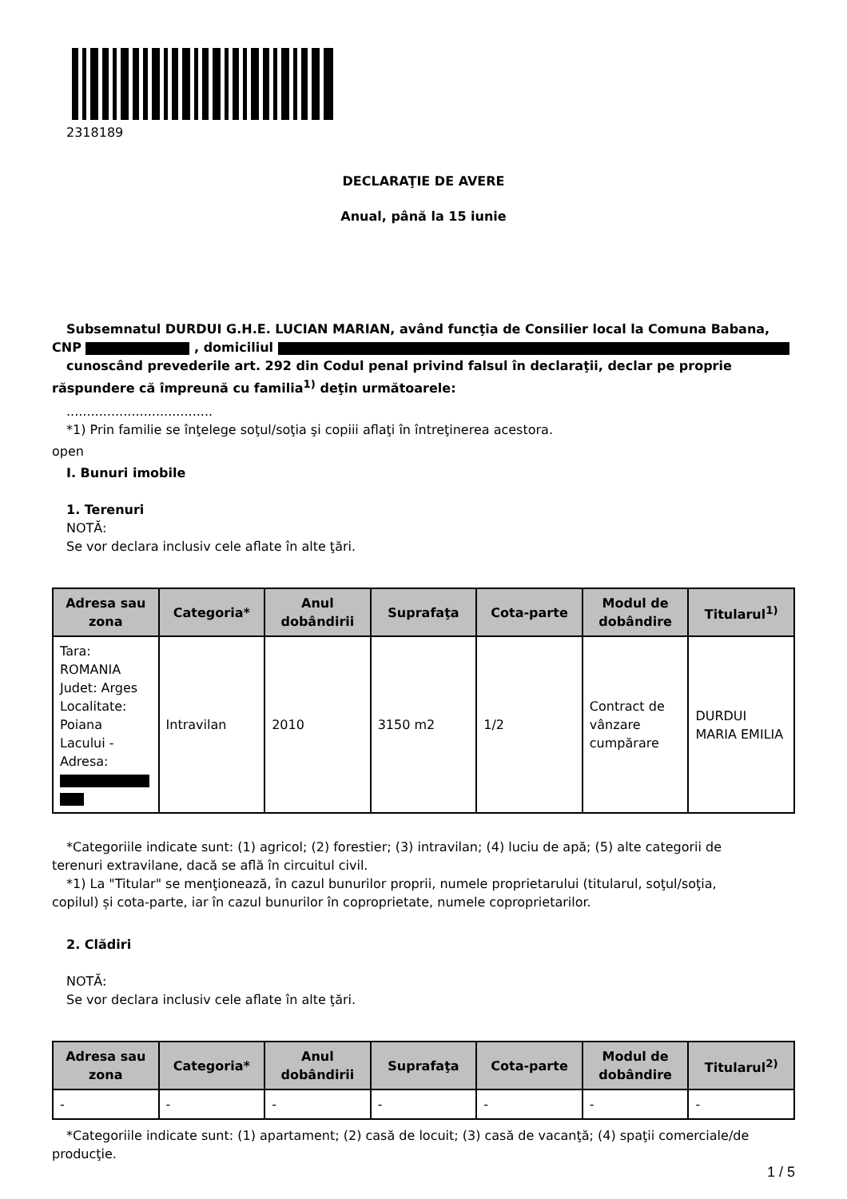2318189
DECLARAŢIE DE AVERE
Anual, până la 15 iunie
Subsemnatul DURDUI G.H.E. LUCIAN MARIAN, având funcţia de Consilier local la Comuna Babana,
CNP , domiciliul
cunoscând prevederile art. 292 din Codul penal privind falsul în declaraţii, declar pe proprie
răspundere că împreună cu familia<sup>1)</sup> deţin următoarele:
....................................
*1) Prin familie se înţelege soţul/soţia şi copiii aflaţi în întreţinerea acestora.
open
I. Bunuri imobile
1. Terenuri
NOTĂ:
Se vor declara inclusiv cele aflate în alte ţări.
| Adresa sau zona | Categoria* | Anul dobândirii | Suprafaţa | Cota-parte | Modul de dobândire | Titularul<sup>1)</sup> |
| --- | --- | --- | --- | --- | --- | --- |
| Tara: ROMANIA Judet: Arges Localitate: Poiana Lacului - Adresa: | Intravilan | 2010 | 3150 m2 | 1/2 | Contract de vânzare cumpărare | DURDUI MARIA EMILIA |
*Categoriile indicate sunt: (1) agricol; (2) forestier; (3) intravilan; (4) luciu de apă; (5) alte categorii de
terenuri extravilane, dacă se află în circuitul civil.
*1) La "Titular" se menţionează, în cazul bunurilor proprii, numele proprietarului (titularul, soţul/soţia,
copilul) și cota-parte, iar în cazul bunurilor în coproprietate, numele coproprietarilor.
2. Clădiri
NOTĂ:
Se vor declara inclusiv cele aflate în alte ţări.
| Adresa sau zona | Categoria* | Anul dobândirii | Suprafaţa | Cota-parte | Modul de dobândire | Titularul<sup>2)</sup> |
| --- | --- | --- | --- | --- | --- | --- |
| - | - | - | - | - | - | - |
*Categoriile indicate sunt: (1) apartament; (2) casă de locuit; (3) casă de vacanţă; (4) spaţii comerciale/de
producţie.
1 / 5